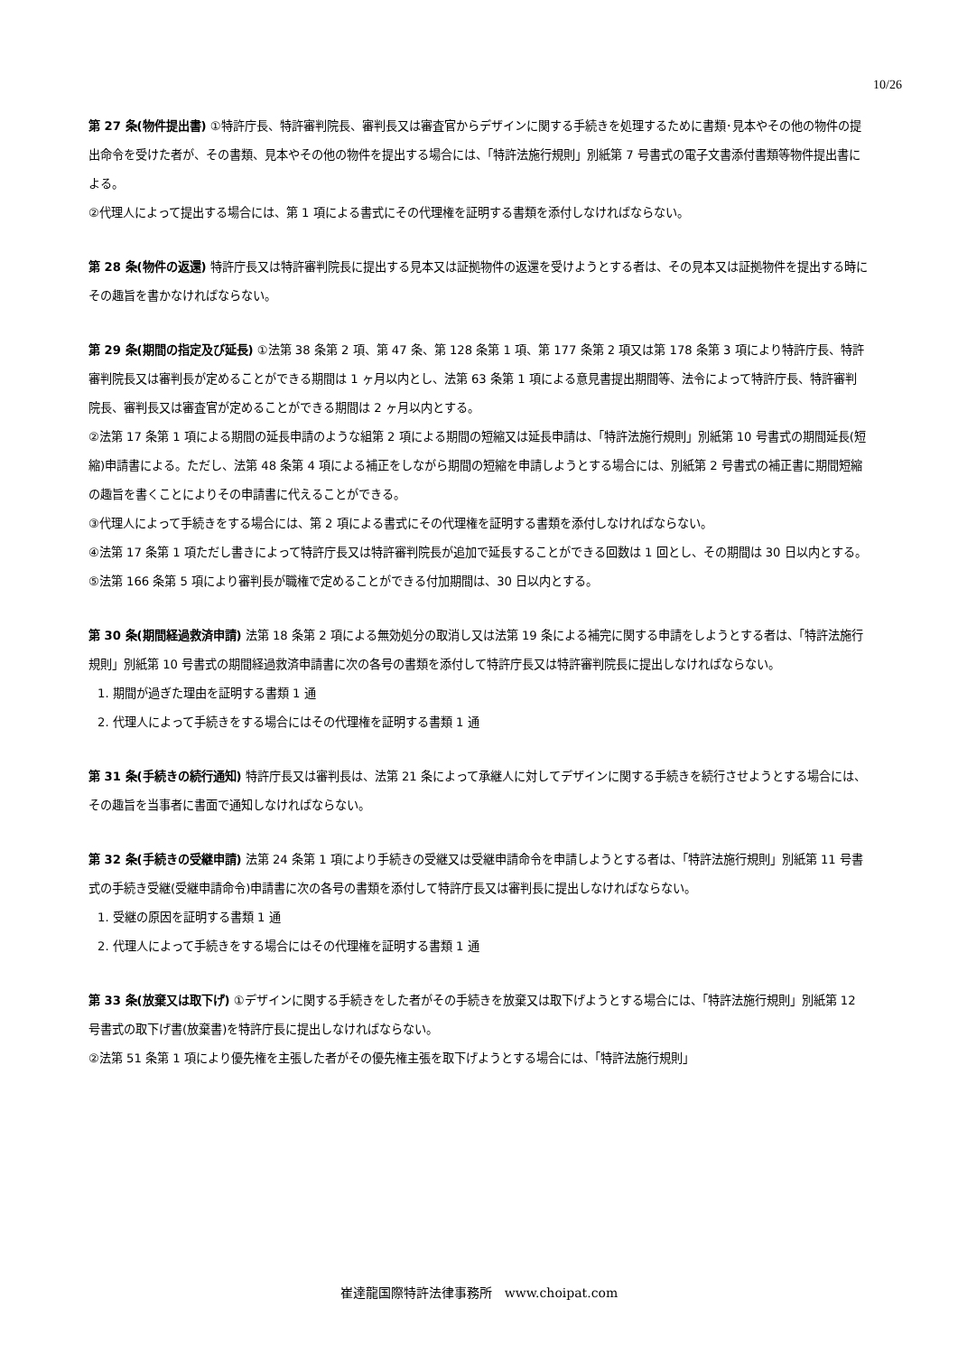10/26
第 27 条(物件提出書) ①特許庁長、特許審判院長、審判長又は審査官からデザインに関する手続きを処理するために書類･見本やその他の物件の提出命令を受けた者が、その書類、見本やその他の物件を提出する場合には、「特許法施行規則」別紙第 7 号書式の電子文書添付書類等物件提出書による。
②代理人によって提出する場合には、第 1 項による書式にその代理権を証明する書類を添付しなければならない。
第 28 条(物件の返還) 特許庁長又は特許審判院長に提出する見本又は証拠物件の返還を受けようとする者は、その見本又は証拠物件を提出する時にその趣旨を書かなければならない。
第 29 条(期間の指定及び延長) ①法第 38 条第 2 項、第 47 条、第 128 条第 1 項、第 177 条第 2 項又は第 178 条第 3 項により特許庁長、特許審判院長又は審判長が定めることができる期間は 1 ヶ月以内とし、法第 63 条第 1 項による意見書提出期間等、法令によって特許庁長、特許審判院長、審判長又は審査官が定めることができる期間は 2 ヶ月以内とする。
②法第 17 条第 1 項による期間の延長申請のような組第 2 項による期間の短縮又は延長申請は、「特許法施行規則」別紙第 10 号書式の期間延長(短縮)申請書による。ただし、法第 48 条第 4 項による補正をしながら期間の短縮を申請しようとする場合には、別紙第 2 号書式の補正書に期間短縮の趣旨を書くことによりその申請書に代えることができる。
③代理人によって手続きをする場合には、第 2 項による書式にその代理権を証明する書類を添付しなければならない。
④法第 17 条第 1 項ただし書きによって特許庁長又は特許審判院長が追加で延長することができる回数は 1 回とし、その期間は 30 日以内とする。
⑤法第 166 条第 5 項により審判長が職権で定めることができる付加期間は、30 日以内とする。
第 30 条(期間経過救済申請) 法第 18 条第 2 項による無効処分の取消し又は法第 19 条による補完に関する申請をしようとする者は、「特許法施行規則」別紙第 10 号書式の期間経過救済申請書に次の各号の書類を添付して特許庁長又は特許審判院長に提出しなければならない。
1. 期間が過ぎた理由を証明する書類 1 通
2. 代理人によって手続きをする場合にはその代理権を証明する書類 1 通
第 31 条(手続きの続行通知) 特許庁長又は審判長は、法第 21 条によって承継人に対してデザインに関する手続きを続行させようとする場合には、その趣旨を当事者に書面で通知しなければならない。
第 32 条(手続きの受継申請) 法第 24 条第 1 項により手続きの受継又は受継申請命令を申請しようとする者は、「特許法施行規則」別紙第 11 号書式の手続き受継(受継申請命令)申請書に次の各号の書類を添付して特許庁長又は審判長に提出しなければならない。
1. 受継の原因を証明する書類 1 通
2. 代理人によって手続きをする場合にはその代理権を証明する書類 1 通
第 33 条(放棄又は取下げ) ①デザインに関する手続きをした者がその手続きを放棄又は取下げようとする場合には、「特許法施行規則」別紙第 12 号書式の取下げ書(放棄書)を特許庁長に提出しなければならない。
②法第 51 条第 1 項により優先権を主張した者がその優先権主張を取下げようとする場合には、「特許法施行規則」
崔達龍国際特許法律事務所　www.choipat.com